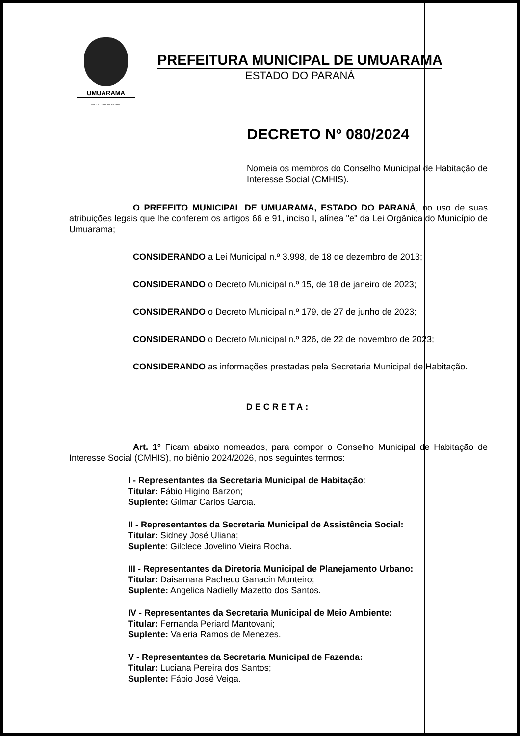UMUARAMA
PREFEITURA DA CIDADE
PREFEITURA MUNICIPAL DE UMUARAMA
ESTADO DO PARANÁ
DECRETO Nº 080/2024
Nomeia os membros do Conselho Municipal de Habitação de Interesse Social (CMHIS).
O PREFEITO MUNICIPAL DE UMUARAMA, ESTADO DO PARANÁ, no uso de suas atribuições legais que lhe conferem os artigos 66 e 91, inciso I, alínea "e" da Lei Orgânica do Município de Umuarama;
CONSIDERANDO a Lei Municipal n.º 3.998, de 18 de dezembro de 2013;
CONSIDERANDO o Decreto Municipal n.º 15, de 18 de janeiro de 2023;
CONSIDERANDO o Decreto Municipal n.º 179, de 27 de junho de 2023;
CONSIDERANDO o Decreto Municipal n.º 326, de 22 de novembro de 2023;
CONSIDERANDO as informações prestadas pela Secretaria Municipal de Habitação.
DECRETA:
Art. 1° Ficam abaixo nomeados, para compor o Conselho Municipal de Habitação de Interesse Social (CMHIS), no biênio 2024/2026, nos seguintes termos:
I - Representantes da Secretaria Municipal de Habitação:
Titular: Fábio Higino Barzon;
Suplente: Gilmar Carlos Garcia.
II - Representantes da Secretaria Municipal de Assistência Social:
Titular: Sidney José Uliana;
Suplente: Gilclece Jovelino Vieira Rocha.
III - Representantes da Diretoria Municipal de Planejamento Urbano:
Titular: Daisamara Pacheco Ganacin Monteiro;
Suplente: Angelica Nadielly Mazetto dos Santos.
IV - Representantes da Secretaria Municipal de Meio Ambiente:
Titular: Fernanda Periard Mantovani;
Suplente: Valeria Ramos de Menezes.
V - Representantes da Secretaria Municipal de Fazenda:
Titular: Luciana Pereira dos Santos;
Suplente: Fábio José Veiga.